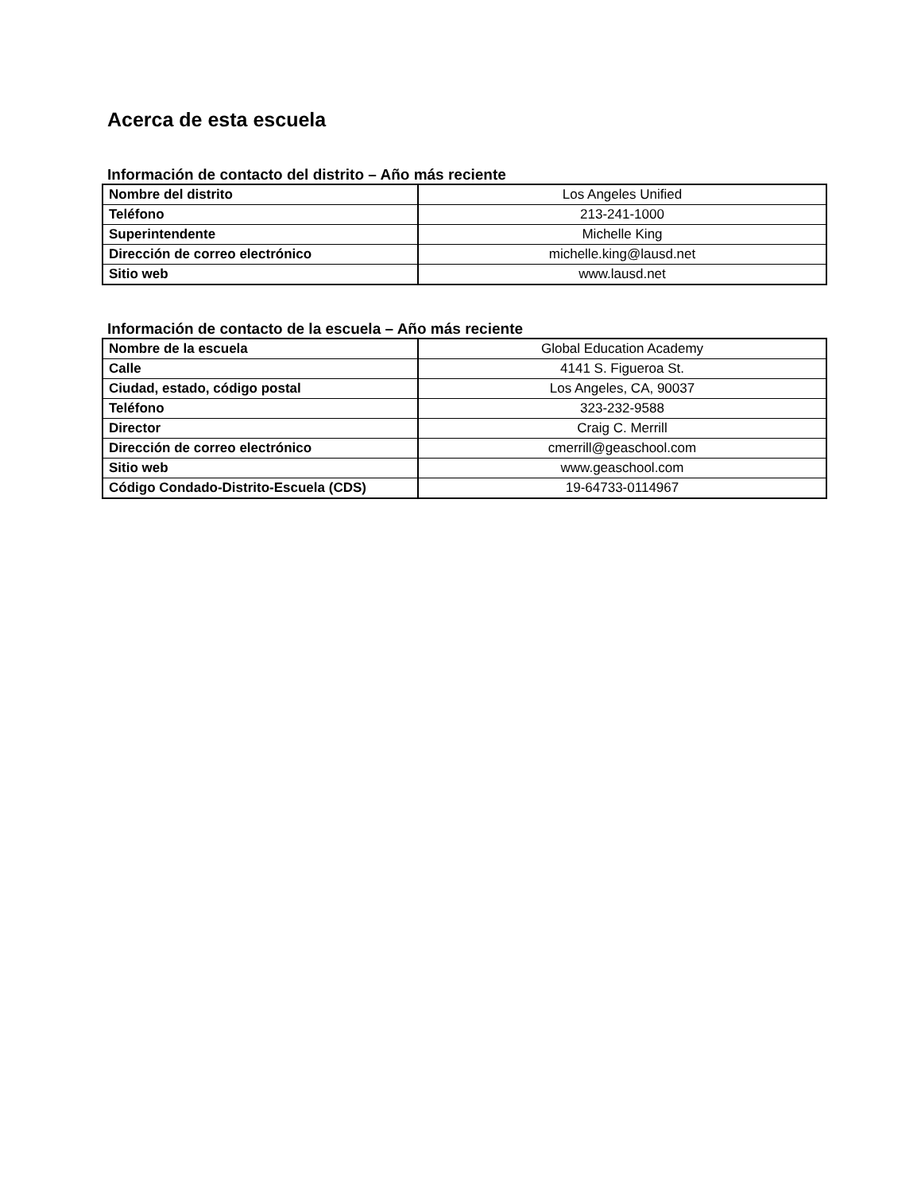Acerca de esta escuela
Información de contacto del distrito – Año más reciente
| Nombre del distrito | Los Angeles Unified |
| Teléfono | 213-241-1000 |
| Superintendente | Michelle King |
| Dirección de correo electrónico | michelle.king@lausd.net |
| Sitio web | www.lausd.net |
Información de contacto de la escuela – Año más reciente
| Nombre de la escuela | Global Education Academy |
| Calle | 4141 S. Figueroa St. |
| Ciudad, estado, código postal | Los Angeles, CA, 90037 |
| Teléfono | 323-232-9588 |
| Director | Craig C. Merrill |
| Dirección de correo electrónico | cmerrill@geaschool.com |
| Sitio web | www.geaschool.com |
| Código Condado-Distrito-Escuela (CDS) | 19-64733-0114967 |